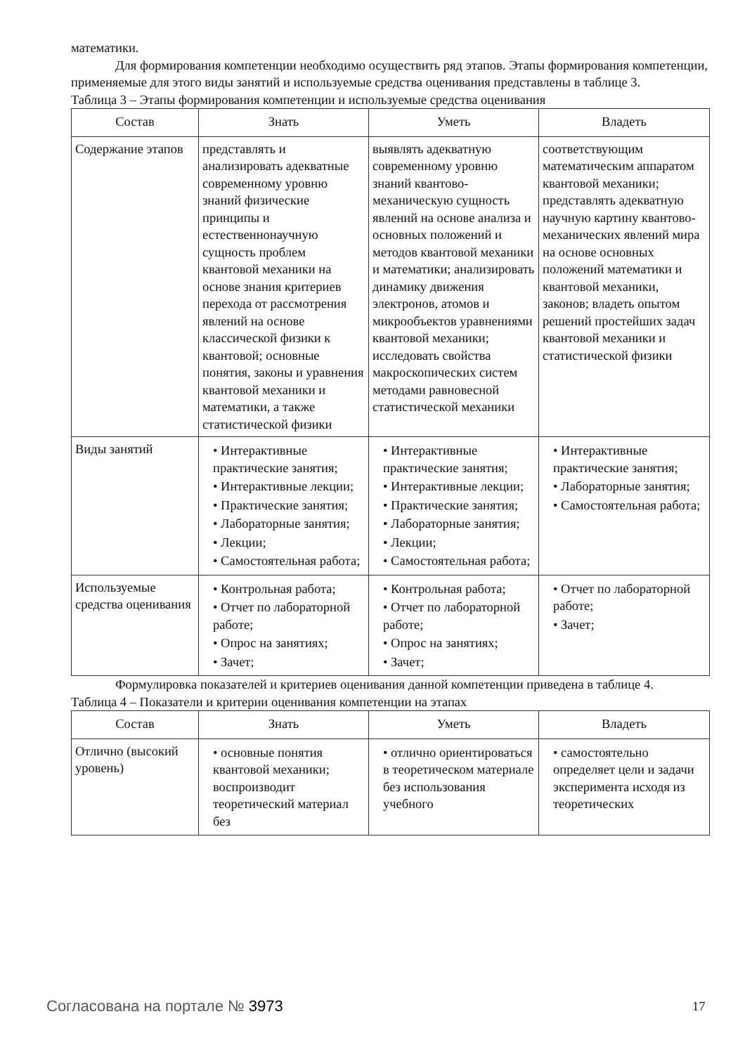математики.
Для формирования компетенции необходимо осуществить ряд этапов. Этапы формирования компетенции, применяемые для этого виды занятий и используемые средства оценивания представлены в таблице 3.
Таблица 3 – Этапы формирования компетенции и используемые средства оценивания
| Состав | Знать | Уметь | Владеть |
| --- | --- | --- | --- |
| Содержание этапов | представлять и анализировать адекватные современному уровню знаний физические принципы и естественнонаучную сущность проблем квантовой механики на основе знания критериев перехода от рассмотрения явлений на основе классической физики к квантовой; основные понятия, законы и уравнения квантовой механики и математики, а также статистической физики | выявлять адекватную современному уровню знаний квантово-механическую сущность явлений на основе анализа и основных положений и методов квантовой механики и математики; анализировать динамику движения электронов, атомов и микрообъектов уравнениями квантовой механики; исследовать свойства макроскопических систем методами равновесной статистической механики | соответствующим математическим аппаратом квантовой механики; представлять адекватную научную картину квантово-механических явлений мира на основе основных положений математики и квантовой механики, законов; владеть опытом решений простейших задач квантовой механики и статистической физики |
| Виды занятий | • Интерактивные практические занятия; • Интерактивные лекции; • Практические занятия; • Лабораторные занятия; • Лекции; • Самостоятельная работа; | • Интерактивные практические занятия; • Интерактивные лекции; • Практические занятия; • Лабораторные занятия; • Лекции; • Самостоятельная работа; | • Интерактивные практические занятия; • Лабораторные занятия; • Самостоятельная работа; |
| Используемые средства оценивания | • Контрольная работа; • Отчет по лабораторной работе; • Опрос на занятиях; • Зачет; | • Контрольная работа; • Отчет по лабораторной работе; • Опрос на занятиях; • Зачет; | • Отчет по лабораторной работе; • Зачет; |
Формулировка показателей и критериев оценивания данной компетенции приведена в таблице 4.
Таблица 4 – Показатели и критерии оценивания компетенции на этапах
| Состав | Знать | Уметь | Владеть |
| --- | --- | --- | --- |
| Отлично (высокий уровень) | • основные понятия квантовой механики; воспроизводит теоретический материал без | • отлично ориентироваться в теоретическом материале без использования учебного | • самостоятельно определяет цели и задачи эксперимента исходя из теоретических |
Согласована на портале № 3973 17